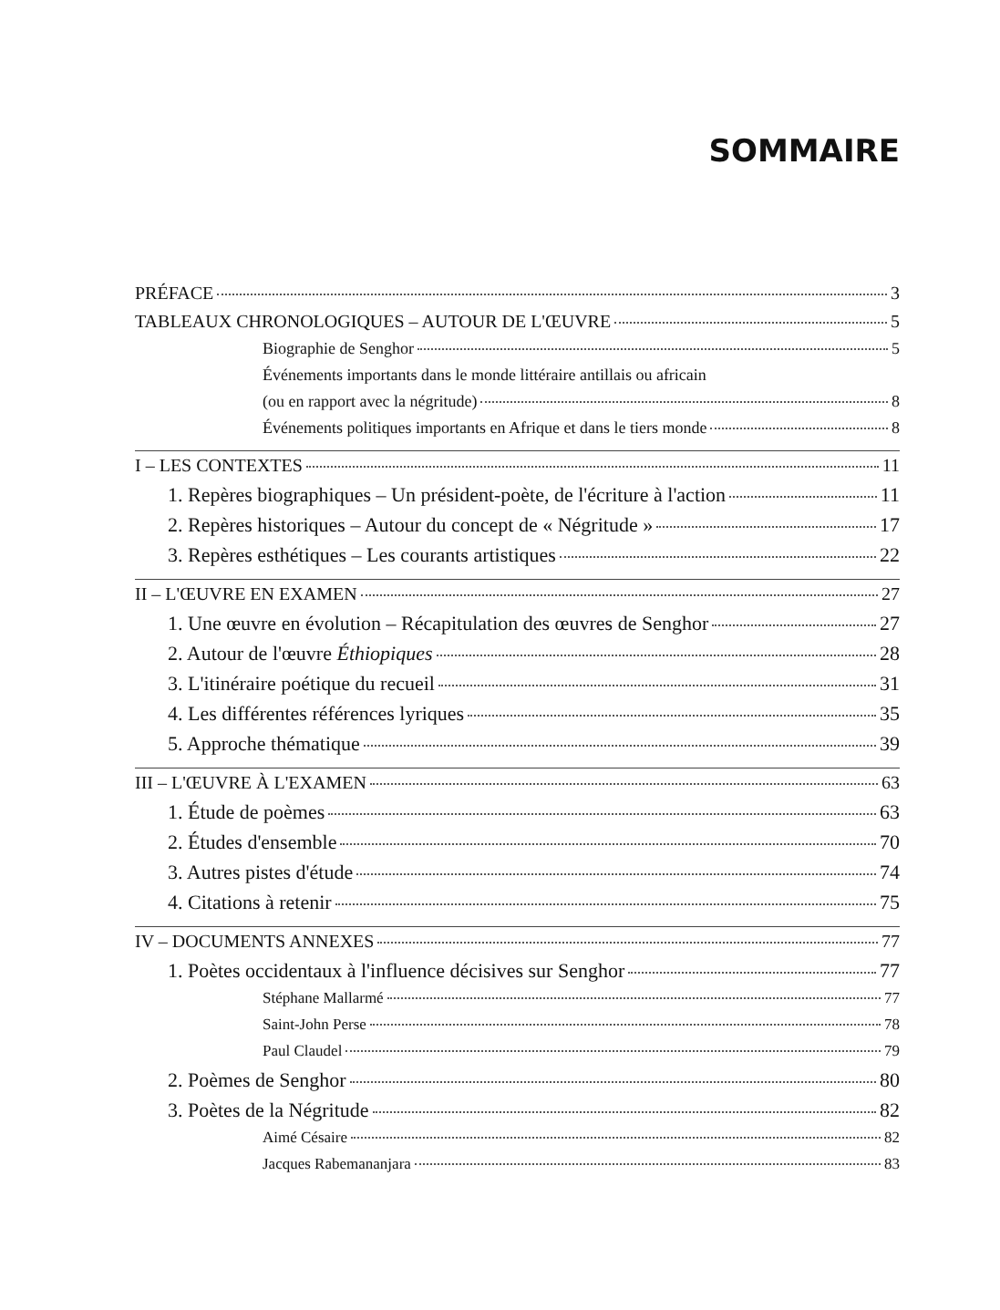SOMMAIRE
PRÉFACE 3
TABLEAUX CHRONOLOGIQUES – AUTOUR DE L'ŒUVRE 5
Biographie de Senghor 5
Événements importants dans le monde littéraire antillais ou africain
(ou en rapport avec la négritude) 8
Événements politiques importants en Afrique et dans le tiers monde 8
I – LES CONTEXTES 11
1. Repères biographiques – Un président-poète, de l'écriture à l'action 11
2. Repères historiques – Autour du concept de « Négritude » 17
3. Repères esthétiques – Les courants artistiques 22
II – L'ŒUVRE EN EXAMEN 27
1. Une œuvre en évolution – Récapitulation des œuvres de Senghor 27
2. Autour de l'œuvre Éthiopiques 28
3. L'itinéraire poétique du recueil 31
4. Les différentes références lyriques 35
5. Approche thématique 39
III – L'ŒUVRE À L'EXAMEN 63
1. Étude de poèmes 63
2. Études d'ensemble 70
3. Autres pistes d'étude 74
4. Citations à retenir 75
IV – DOCUMENTS ANNEXES 77
1. Poètes occidentaux à l'influence décisives sur Senghor 77
Stéphane Mallarmé 77
Saint-John Perse 78
Paul Claudel 79
2. Poèmes de Senghor 80
3. Poètes de la Négritude 82
Aimé Césaire 82
Jacques Rabemananjara 83